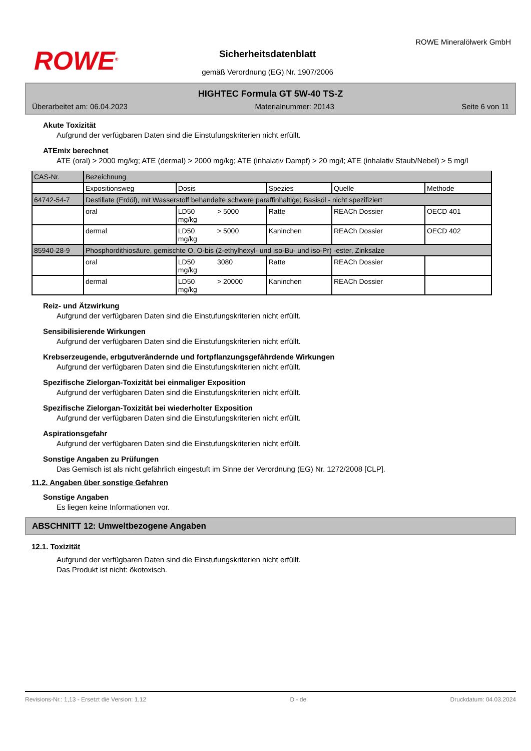ROWE<sup>®</sup>
Sicherheitsdatenblatt
gemäß Verordnung (EG) Nr. 1907/2006
ROWE Mineralölwerk GmbH
HIGHTEC Formula GT 5W-40 TS-Z
Überarbeitet am: 06.04.2023 Materialnummer: 20143 Seite 6 von 11
Akute Toxizität
Aufgrund der verfügbaren Daten sind die Einstufungskriterien nicht erfüllt.
ATEmix berechnet
ATE (oral) > 2000 mg/kg; ATE (dermal) > 2000 mg/kg; ATE (inhalativ Dampf) > 20 mg/l; ATE (inhalativ Staub/Nebel) > 5 mg/l
| CAS-Nr. | Bezeichnung | | | | | |
| | Expositionsweg | Dosis | | Spezies | Quelle | Methode |
| 64742-54-7 | Destillate (Erdöl), mit Wasserstoff behandelte schwere paraffinhaltige; Basisöl - nicht spezifiziert | | | | | |
| | oral | LD50 mg/kg | > 5000 | Ratte | REACh Dossier | OECD 401 |
| | dermal | LD50 mg/kg | > 5000 | Kaninchen | REACh Dossier | OECD 402 |
| 85940-28-9 | Phosphordithiosäure, gemischte O, O-bis (2-ethylhexyl- und iso-Bu- und iso-Pr) -ester, Zinksalze | | | | | |
| | oral | LD50 mg/kg | 3080 | Ratte | REACh Dossier | |
| | dermal | LD50 mg/kg | > 20000 | Kaninchen | REACh Dossier | |
Reiz- und Ätzwirkung
Aufgrund der verfügbaren Daten sind die Einstufungskriterien nicht erfüllt.
Sensibilisierende Wirkungen
Aufgrund der verfügbaren Daten sind die Einstufungskriterien nicht erfüllt.
Krebserzeugende, erbgutverändernde und fortpflanzungsgefährdende Wirkungen
Aufgrund der verfügbaren Daten sind die Einstufungskriterien nicht erfüllt.
Spezifische Zielorgan-Toxizität bei einmaliger Exposition
Aufgrund der verfügbaren Daten sind die Einstufungskriterien nicht erfüllt.
Spezifische Zielorgan-Toxizität bei wiederholter Exposition
Aufgrund der verfügbaren Daten sind die Einstufungskriterien nicht erfüllt.
Aspirationsgefahr
Aufgrund der verfügbaren Daten sind die Einstufungskriterien nicht erfüllt.
Sonstige Angaben zu Prüfungen
Das Gemisch ist als nicht gefährlich eingestuft im Sinne der Verordnung (EG) Nr. 1272/2008 [CLP].
11.2. Angaben über sonstige Gefahren
Sonstige Angaben
Es liegen keine Informationen vor.
ABSCHNITT 12: Umweltbezogene Angaben
12.1. Toxizität
Aufgrund der verfügbaren Daten sind die Einstufungskriterien nicht erfüllt.
Das Produkt ist nicht: ökotoxisch.
Revisions-Nr.: 1,13 - Ersetzt die Version: 1,12 D - de Druckdatum: 04.03.2024